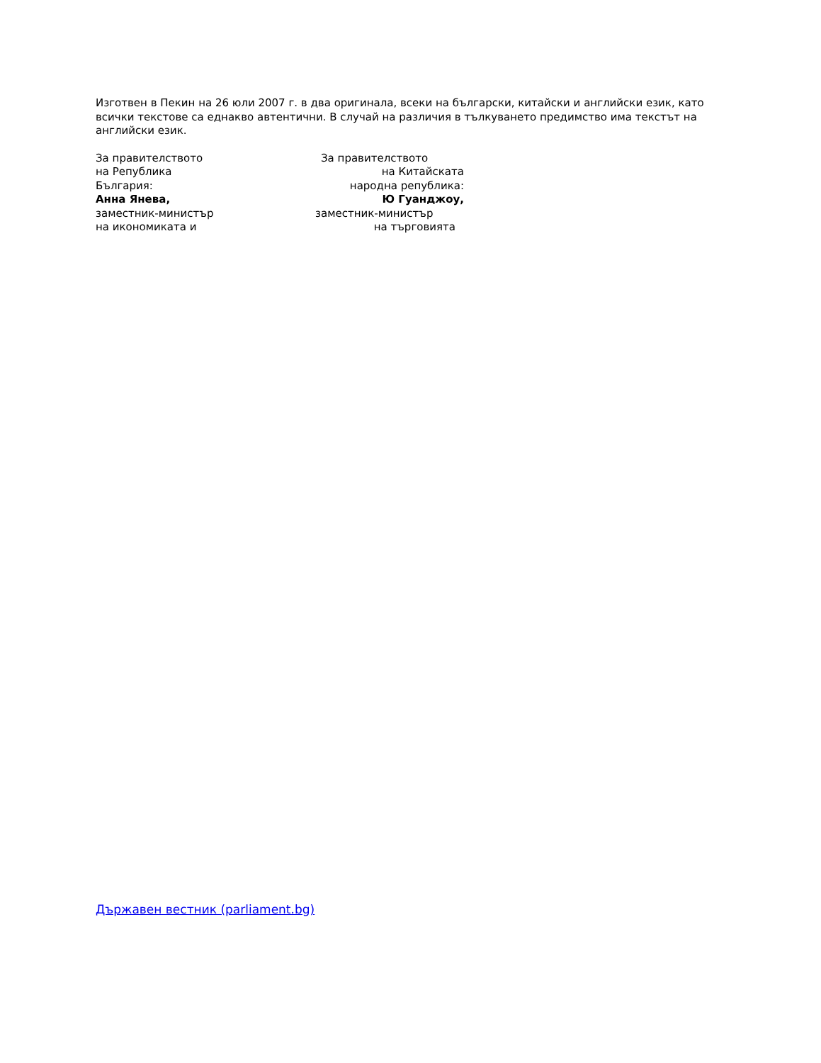Изготвен в Пекин на 26 юли 2007 г. в два оригинала, всеки на български, китайски и английски език, като всички текстове са еднакво автентични. В случай на различия в тълкуването предимство има текстът на английски език.
За правителството
на Република
България:
Анна Янева,
заместник-министър
на икономиката и
За правителството
на Китайската
народна република:
Ю Гуанджоу,
заместник-министър
на търговията
Държавен вестник (parliament.bg)